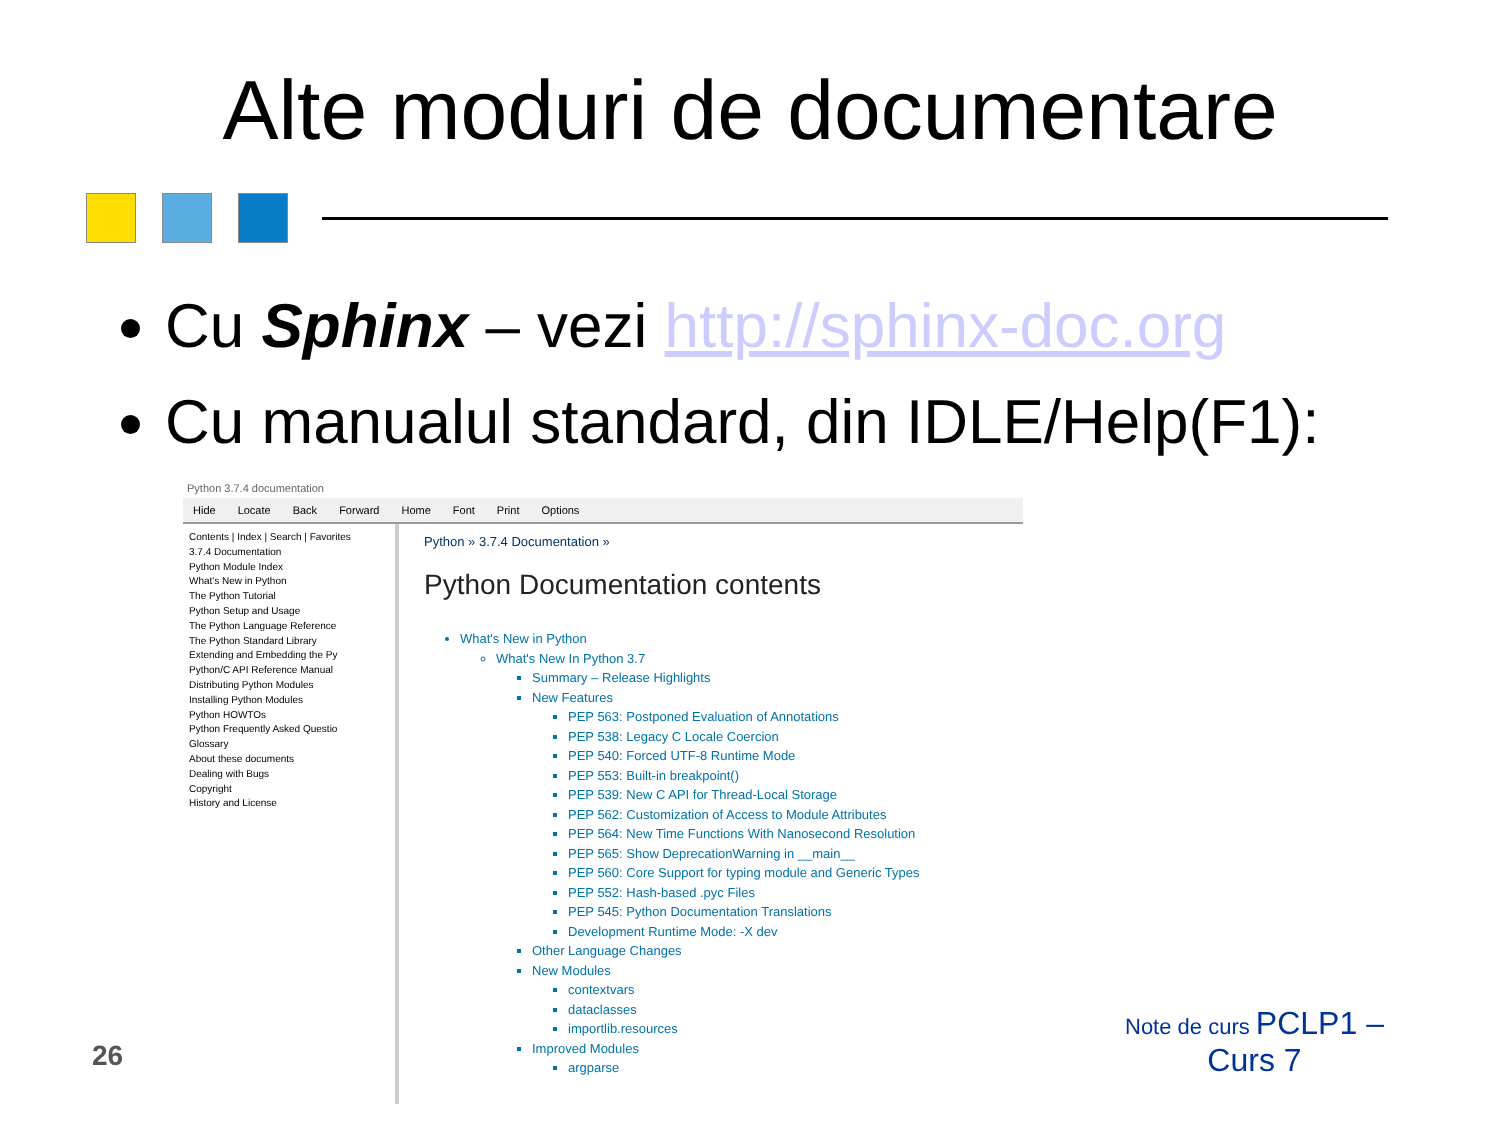Alte moduri de documentare
Cu Sphinx – vezi http://sphinx-doc.org
Cu manualul standard, din IDLE/Help(F1):
Python 3.7.4 documentation
Hide Locate Back Forward Home Font Print Options
Contents | Index | Search | Favorites
3.7.4 Documentation
Python Module Index
What's New in Python
The Python Tutorial
Python Setup and Usage
The Python Language Reference
The Python Standard Library
Extending and Embedding the Py
Python/C API Reference Manual
Distributing Python Modules
Installing Python Modules
Python HOWTOs
Python Frequently Asked Questio
Glossary
About these documents
Dealing with Bugs
Copyright
History and License
Python » 3.7.4 Documentation »
Python Documentation contents
What's New in Python
What's New In Python 3.7
Summary – Release Highlights
New Features
PEP 563: Postponed Evaluation of Annotations
PEP 538: Legacy C Locale Coercion
PEP 540: Forced UTF-8 Runtime Mode
PEP 553: Built-in breakpoint()
PEP 539: New C API for Thread-Local Storage
PEP 562: Customization of Access to Module Attributes
PEP 564: New Time Functions With Nanosecond Resolution
PEP 565: Show DeprecationWarning in __main__
PEP 560: Core Support for typing module and Generic Types
PEP 552: Hash-based .pyc Files
PEP 545: Python Documentation Translations
Development Runtime Mode: -X dev
Other Language Changes
New Modules
contextvars
dataclasses
importlib.resources
Improved Modules
argparse
26
Note de curs PCLP1 –
Curs 7